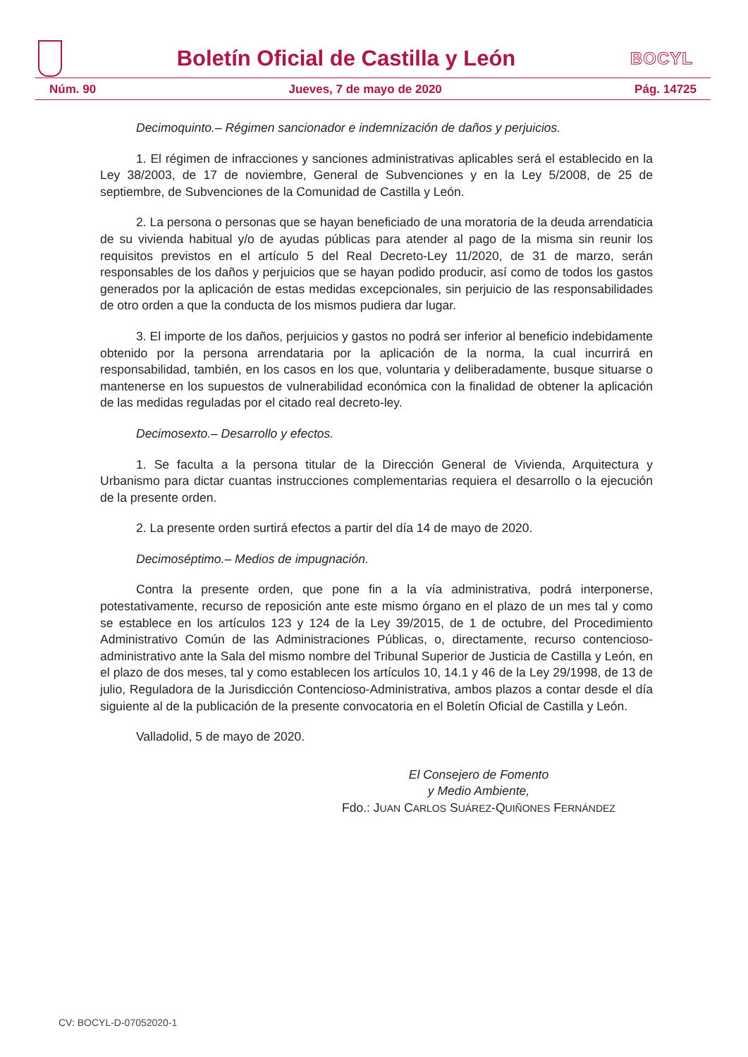Boletín Oficial de Castilla y León
BOCYL
Núm. 90 Jueves, 7 de mayo de 2020 Pág. 14725
Decimoquinto.– Régimen sancionador e indemnización de daños y perjuicios.
1. El régimen de infracciones y sanciones administrativas aplicables será el establecido en la Ley 38/2003, de 17 de noviembre, General de Subvenciones y en la Ley 5/2008, de 25 de septiembre, de Subvenciones de la Comunidad de Castilla y León.
2. La persona o personas que se hayan beneficiado de una moratoria de la deuda arrendaticia de su vivienda habitual y/o de ayudas públicas para atender al pago de la misma sin reunir los requisitos previstos en el artículo 5 del Real Decreto-Ley 11/2020, de 31 de marzo, serán responsables de los daños y perjuicios que se hayan podido producir, así como de todos los gastos generados por la aplicación de estas medidas excepcionales, sin perjuicio de las responsabilidades de otro orden a que la conducta de los mismos pudiera dar lugar.
3. El importe de los daños, perjuicios y gastos no podrá ser inferior al beneficio indebidamente obtenido por la persona arrendataria por la aplicación de la norma, la cual incurrirá en responsabilidad, también, en los casos en los que, voluntaria y deliberadamente, busque situarse o mantenerse en los supuestos de vulnerabilidad económica con la finalidad de obtener la aplicación de las medidas reguladas por el citado real decreto-ley.
Decimosexto.– Desarrollo y efectos.
1. Se faculta a la persona titular de la Dirección General de Vivienda, Arquitectura y Urbanismo para dictar cuantas instrucciones complementarias requiera el desarrollo o la ejecución de la presente orden.
2. La presente orden surtirá efectos a partir del día 14 de mayo de 2020.
Decimoséptimo.– Medios de impugnación.
Contra la presente orden, que pone fin a la vía administrativa, podrá interponerse, potestativamente, recurso de reposición ante este mismo órgano en el plazo de un mes tal y como se establece en los artículos 123 y 124 de la Ley 39/2015, de 1 de octubre, del Procedimiento Administrativo Común de las Administraciones Públicas, o, directamente, recurso contencioso-administrativo ante la Sala del mismo nombre del Tribunal Superior de Justicia de Castilla y León, en el plazo de dos meses, tal y como establecen los artículos 10, 14.1 y 46 de la Ley 29/1998, de 13 de julio, Reguladora de la Jurisdicción Contencioso-Administrativa, ambos plazos a contar desde el día siguiente al de la publicación de la presente convocatoria en el Boletín Oficial de Castilla y León.
Valladolid, 5 de mayo de 2020.
El Consejero de Fomento
y Medio Ambiente,
Fdo.: JUAN CARLOS SUÁREZ-QUIÑONES FERNÁNDEZ
CV: BOCYL-D-07052020-1